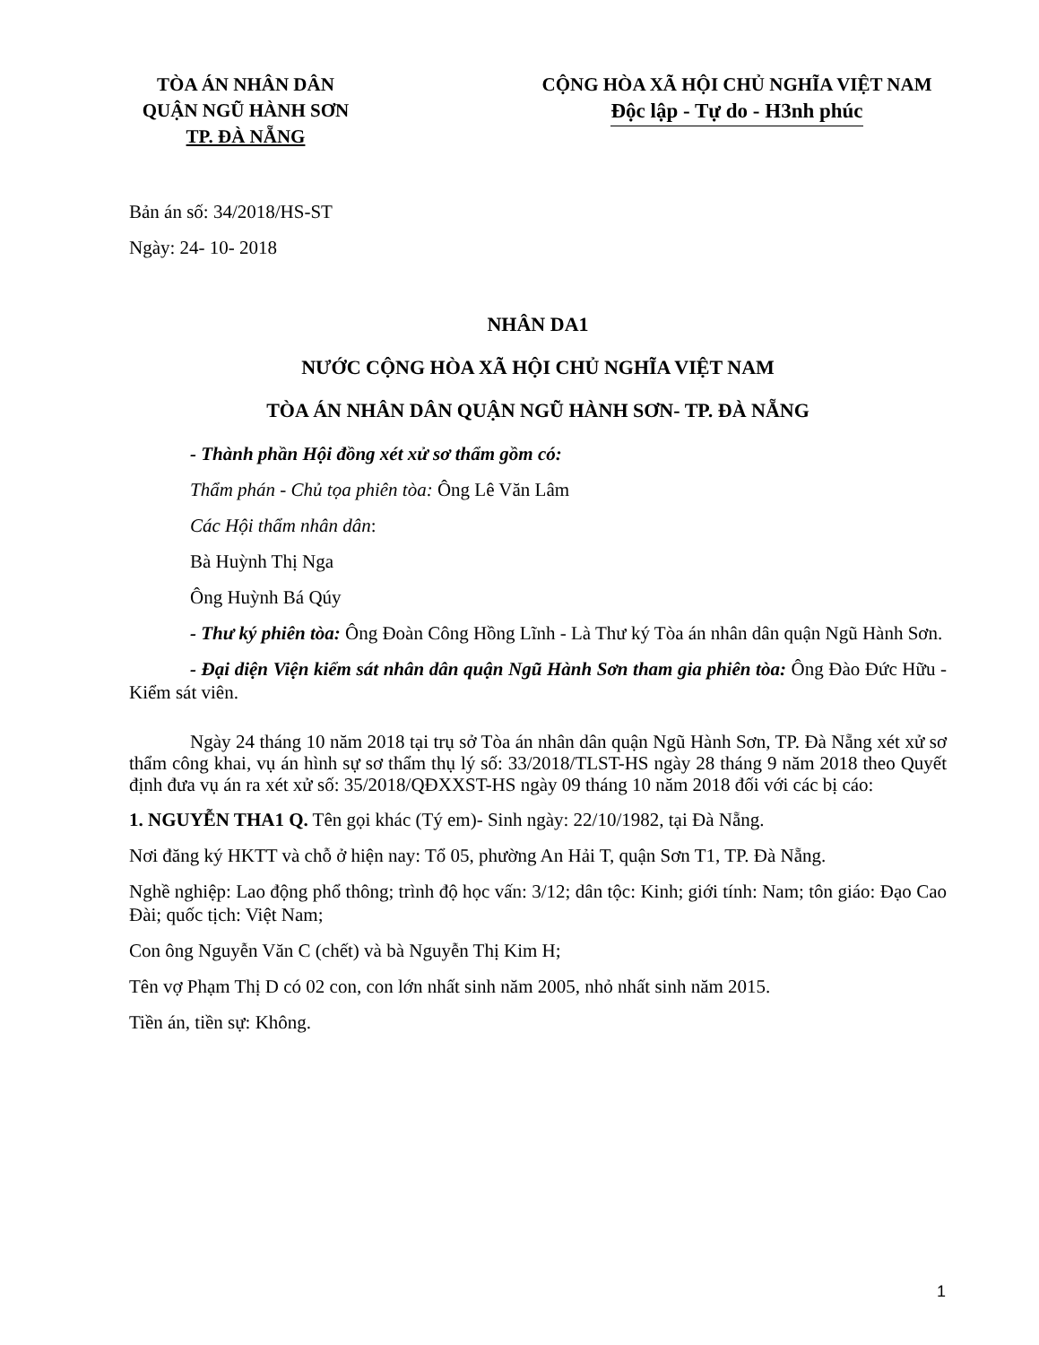TÒA ÁN NHÂN DÂN
QUẬN NGŨ HÀNH SƠN
TP. ĐÀ NẴNG
CỘNG HÒA XÃ HỘI CHỦ NGHĨA VIỆT NAM
Độc lập - Tự do - H3nh phúc
Bản án số: 34/2018/HS-ST
Ngày: 24- 10- 2018
NHÂN DA1
NƯỚC CỘNG HÒA XÃ HỘI CHỦ NGHĨA VIỆT NAM
TÒA ÁN NHÂN DÂN QUẬN NGŨ HÀNH SƠN- TP. ĐÀ NẴNG
- Thành phần Hội đồng xét xử sơ thẩm gồm có:
Thẩm phán - Chủ tọa phiên tòa: Ông Lê Văn Lâm
Các Hội thẩm nhân dân:
Bà Huỳnh Thị Nga
Ông Huỳnh Bá Qúy
- Thư ký phiên tòa: Ông Đoàn Công Hồng Lĩnh - Là Thư ký Tòa án nhân dân quận Ngũ Hành Sơn.
- Đại diện Viện kiểm sát nhân dân quận Ngũ Hành Sơn tham gia phiên tòa: Ông Đào Đức Hữu - Kiểm sát viên.
Ngày 24 tháng 10 năm 2018 tại trụ sở Tòa án nhân dân quận Ngũ Hành Sơn, TP. Đà Nẵng xét xử sơ thẩm công khai, vụ án hình sự sơ thẩm thụ lý số: 33/2018/TLST-HS ngày 28 tháng 9 năm 2018 theo Quyết định đưa vụ án ra xét xử số: 35/2018/QĐXXST-HS ngày 09 tháng 10 năm 2018 đối với các bị cáo:
1. NGUYỄN THA1 Q. Tên gọi khác (Tý em)- Sinh ngày: 22/10/1982, tại Đà Nẵng.
Nơi đăng ký HKTT và chỗ ở hiện nay: Tổ 05, phường An Hải T, quận Sơn T1, TP. Đà Nẵng.
Nghề nghiệp: Lao động phổ thông; trình độ học vấn: 3/12; dân tộc: Kinh; giới tính: Nam; tôn giáo: Đạo Cao Đài; quốc tịch: Việt Nam;
Con ông Nguyễn Văn C (chết) và bà Nguyễn Thị Kim H;
Tên vợ Phạm Thị D có 02 con, con lớn nhất sinh năm 2005, nhỏ nhất sinh năm 2015.
Tiền án, tiền sự: Không.
1